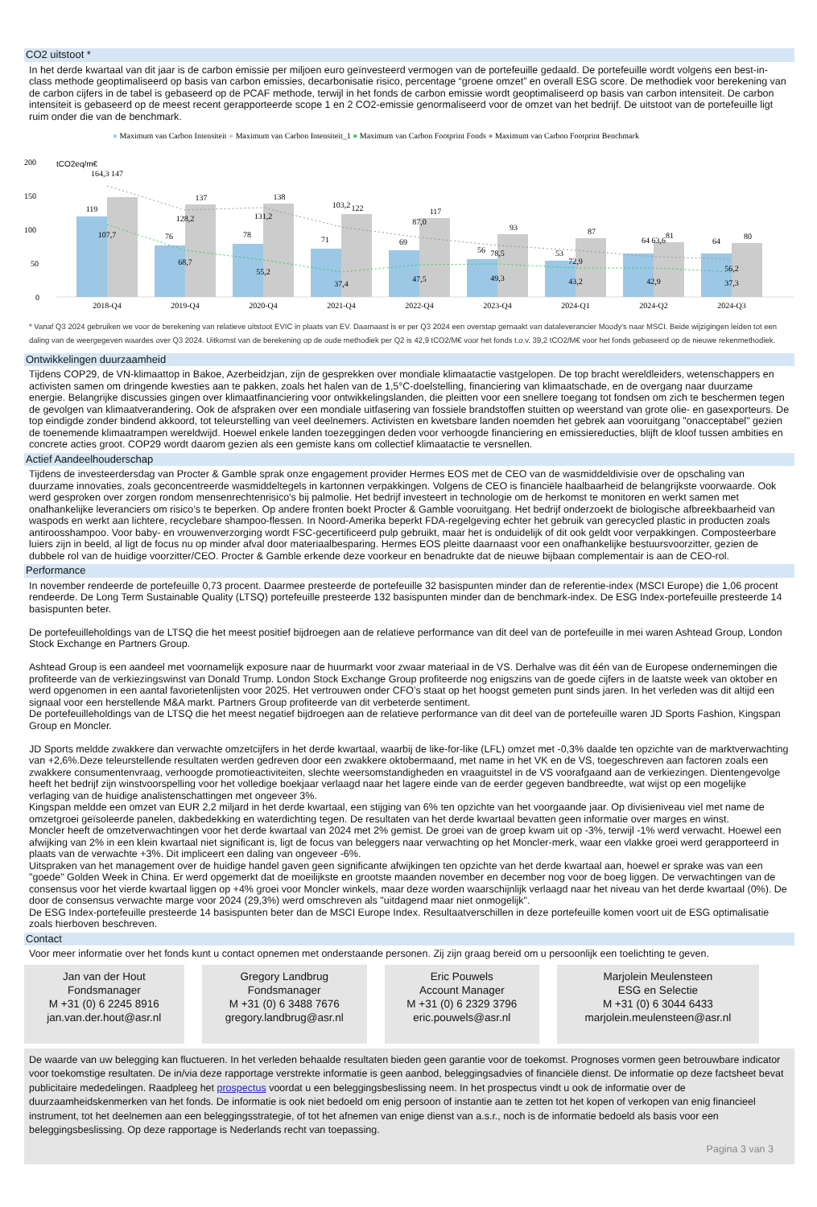CO2 uitstoot *
In het derde kwartaal van dit jaar is de carbon emissie per miljoen euro geïnvesteerd vermogen van de portefeuille gedaald. De portefeuille wordt volgens een best-in-class methode geoptimaliseerd op basis van carbon emissies, decarbonisatie risico, percentage “groene omzet” en overall ESG score. De methodiek voor berekening van de carbon cijfers in de tabel is gebaseerd op de PCAF methode, terwijl in het fonds de carbon emissie wordt geoptimaliseerd op basis van carbon intensiteit. De carbon intensiteit is gebaseerd op de meest recent gerapporteerde scope 1 en 2 CO2-emissie genormaliseerd voor de omzet van het bedrijf. De uitstoot van de portefeuille ligt ruim onder die van de benchmark.
● Maximum van Carbon Intensiteit ● Maximum van Carbon Intensiteit_1 ● Maximum van Carbon Footprint Fonds ● Maximum van Carbon Footprint Benchmark
200
150
100
50
0
tCO2eq/m€
2018-Q4
2019-Q4
2020-Q4
2021-Q4
2022-Q4
2023-Q4
2024-Q1
2024-Q2
2024-Q3
164,3 147
107,7
119
137
128,2
76
68,7
138
131,2
78
55,2
122
103,2
71
37,4
117
87,0
69
47,5
93
78,5
56
49,3
87
72,9
53
43,2
81
64 63,6
42,9
80
64
56,2
37,3
* Vanaf Q3 2024 gebruiken we voor de berekening van relatieve uitstoot EVIC in plaats van EV. Daarnaast is er per Q3 2024 een overstap gemaakt van dataleverancier Moody's naar MSCI. Beide wijzigingen leiden tot een daling van de weergegeven waardes over Q3 2024. Uitkomst van de berekening op de oude methodiek per Q2 is 42,9 tCO2/M€ voor het fonds t.o.v. 39,2 tCO2/M€ voor het fonds gebaseerd op de nieuwe rekenmethodiek.
Ontwikkelingen duurzaamheid
Tijdens COP29, de VN-klimaattop in Bakoe, Azerbeidzjan, zijn de gesprekken over mondiale klimaatactie vastgelopen. De top bracht wereldleiders, wetenschappers en activisten samen om dringende kwesties aan te pakken, zoals het halen van de 1,5°C-doelstelling, financiering van klimaatschade, en de overgang naar duurzame energie. Belangrijke discussies gingen over klimaatfinanciering voor ontwikkelingslanden, die pleitten voor een snellere toegang tot fondsen om zich te beschermen tegen de gevolgen van klimaatverandering. Ook de afspraken over een mondiale uitfasering van fossiele brandstoffen stuitten op weerstand van grote olie- en gasexporteurs. De top eindigde zonder bindend akkoord, tot teleurstelling van veel deelnemers. Activisten en kwetsbare landen noemden het gebrek aan vooruitgang "onacceptabel" gezien de toenemende klimaatrampen wereldwijd. Hoewel enkele landen toezeggingen deden voor verhoogde financiering en emissiereducties, blijft de kloof tussen ambities en concrete acties groot. COP29 wordt daarom gezien als een gemiste kans om collectief klimaatactie te versnellen.
Actief Aandeelhouderschap
Tijdens de investeerdersdag van Procter & Gamble sprak onze engagement provider Hermes EOS met de CEO van de wasmiddeldivisie over de opschaling van duurzame innovaties, zoals geconcentreerde wasmiddeltegels in kartonnen verpakkingen. Volgens de CEO is financiële haalbaarheid de belangrijkste voorwaarde. Ook werd gesproken over zorgen rondom mensenrechtenrisico's bij palmolie. Het bedrijf investeert in technologie om de herkomst te monitoren en werkt samen met onafhankelijke leveranciers om risico’s te beperken. Op andere fronten boekt Procter & Gamble vooruitgang. Het bedrijf onderzoekt de biologische afbreekbaarheid van waspods en werkt aan lichtere, recyclebare shampoo-flessen. In Noord-Amerika beperkt FDA-regelgeving echter het gebruik van gerecycled plastic in producten zoals antiroosshampoo. Voor baby- en vrouwenverzorging wordt FSC-gecertificeerd pulp gebruikt, maar het is onduidelijk of dit ook geldt voor verpakkingen. Composteerbare luiers zijn in beeld, al ligt de focus nu op minder afval door materiaalbesparing. Hermes EOS pleitte daarnaast voor een onafhankelijke bestuursvoorzitter, gezien de dubbele rol van de huidige voorzitter/CEO. Procter & Gamble erkende deze voorkeur en benadrukte dat de nieuwe bijbaan complementair is aan de CEO-rol.
Performance
In november rendeerde de portefeuille 0,73 procent. Daarmee presteerde de portefeuille 32 basispunten minder dan de referentie-index (MSCI Europe) die 1,06 procent rendeerde. De Long Term Sustainable Quality (LTSQ) portefeuille presteerde 132 basispunten minder dan de benchmark-index. De ESG Index-portefeuille presteerde 14 basispunten beter.
De portefeuilleholdings van de LTSQ die het meest positief bijdroegen aan de relatieve performance van dit deel van de portefeuille in mei waren Ashtead Group, London Stock Exchange en Partners Group.
Ashtead Group is een aandeel met voornamelijk exposure naar de huurmarkt voor zwaar materiaal in de VS. Derhalve was dit één van de Europese ondernemingen die profiteerde van de verkiezingswinst van Donald Trump. London Stock Exchange Group profiteerde nog enigszins van de goede cijfers in de laatste week van oktober en werd opgenomen in een aantal favorietenlijsten voor 2025. Het vertrouwen onder CFO’s staat op het hoogst gemeten punt sinds jaren. In het verleden was dit altijd een signaal voor een herstellende M&A markt. Partners Group profiteerde van dit verbeterde sentiment.
De portefeuilleholdings van de LTSQ die het meest negatief bijdroegen aan de relatieve performance van dit deel van de portefeuille waren JD Sports Fashion, Kingspan Group en Moncler.
JD Sports meldde zwakkere dan verwachte omzetcijfers in het derde kwartaal, waarbij de like-for-like (LFL) omzet met -0,3% daalde ten opzichte van de marktverwachting van +2,6%.Deze teleurstellende resultaten werden gedreven door een zwakkere oktobermaand, met name in het VK en de VS, toegeschreven aan factoren zoals een zwakkere consumentenvraag, verhoogde promotieactiviteiten, slechte weersomstandigheden en vraaguitstel in de VS voorafgaand aan de verkiezingen. Dientengevolge heeft het bedrijf zijn winstvoorspelling voor het volledige boekjaar verlaagd naar het lagere einde van de eerder gegeven bandbreedte, wat wijst op een mogelijke verlaging van de huidige analistenschattingen met ongeveer 3%.
Kingspan meldde een omzet van EUR 2,2 miljard in het derde kwartaal, een stijging van 6% ten opzichte van het voorgaande jaar. Op divisieniveau viel met name de omzetgroei geïsoleerde panelen, dakbedekking en waterdichting tegen. De resultaten van het derde kwartaal bevatten geen informatie over marges en winst.
Moncler heeft de omzetverwachtingen voor het derde kwartaal van 2024 met 2% gemist. De groei van de groep kwam uit op -3%, terwijl -1% werd verwacht. Hoewel een afwijking van 2% in een klein kwartaal niet significant is, ligt de focus van beleggers naar verwachting op het Moncler-merk, waar een vlakke groei werd gerapporteerd in plaats van de verwachte +3%. Dit impliceert een daling van ongeveer -6%.
Uitspraken van het management over de huidige handel gaven geen significante afwijkingen ten opzichte van het derde kwartaal aan, hoewel er sprake was van een "goede" Golden Week in China. Er werd opgemerkt dat de moeilijkste en grootste maanden november en december nog voor de boeg liggen. De verwachtingen van de consensus voor het vierde kwartaal liggen op +4% groei voor Moncler winkels, maar deze worden waarschijnlijk verlaagd naar het niveau van het derde kwartaal (0%). De door de consensus verwachte marge voor 2024 (29,3%) werd omschreven als "uitdagend maar niet onmogelijk".
De ESG Index-portefeuille presteerde 14 basispunten beter dan de MSCI Europe Index. Resultaatverschillen in deze portefeuille komen voort uit de ESG optimalisatie zoals hierboven beschreven.
Contact
Voor meer informatie over het fonds kunt u contact opnemen met onderstaande personen. Zij zijn graag bereid om u persoonlijk een toelichting te geven.
| Jan van der Hout Fondsmanager M +31 (0) 6 2245 8916 jan.van.der.hout@asr.nl | Gregory Landbrug Fondsmanager M +31 (0) 6 3488 7676 gregory.landbrug@asr.nl | Eric Pouwels Account Manager M +31 (0) 6 2329 3796 eric.pouwels@asr.nl | Marjolein Meulensteen ESG en Selectie M +31 (0) 6 3044 6433 marjolein.meulensteen@asr.nl |
De waarde van uw belegging kan fluctueren. In het verleden behaalde resultaten bieden geen garantie voor de toekomst. Prognoses vormen geen betrouwbare indicator voor toekomstige resultaten. De in/via deze rapportage verstrekte informatie is geen aanbod, beleggingsadvies of financiële dienst. De informatie op deze factsheet bevat publicitaire mededelingen. Raadpleeg het prospectus voordat u een beleggingsbeslissing neem. In het prospectus vindt u ook de informatie over de duurzaamheidskenmerken van het fonds. De informatie is ook niet bedoeld om enig persoon of instantie aan te zetten tot het kopen of verkopen van enig financieel instrument, tot het deelnemen aan een beleggingsstrategie, of tot het afnemen van enige dienst van a.s.r., noch is de informatie bedoeld als basis voor een beleggingsbeslissing. Op deze rapportage is Nederlands recht van toepassing.
Pagina 3 van 3